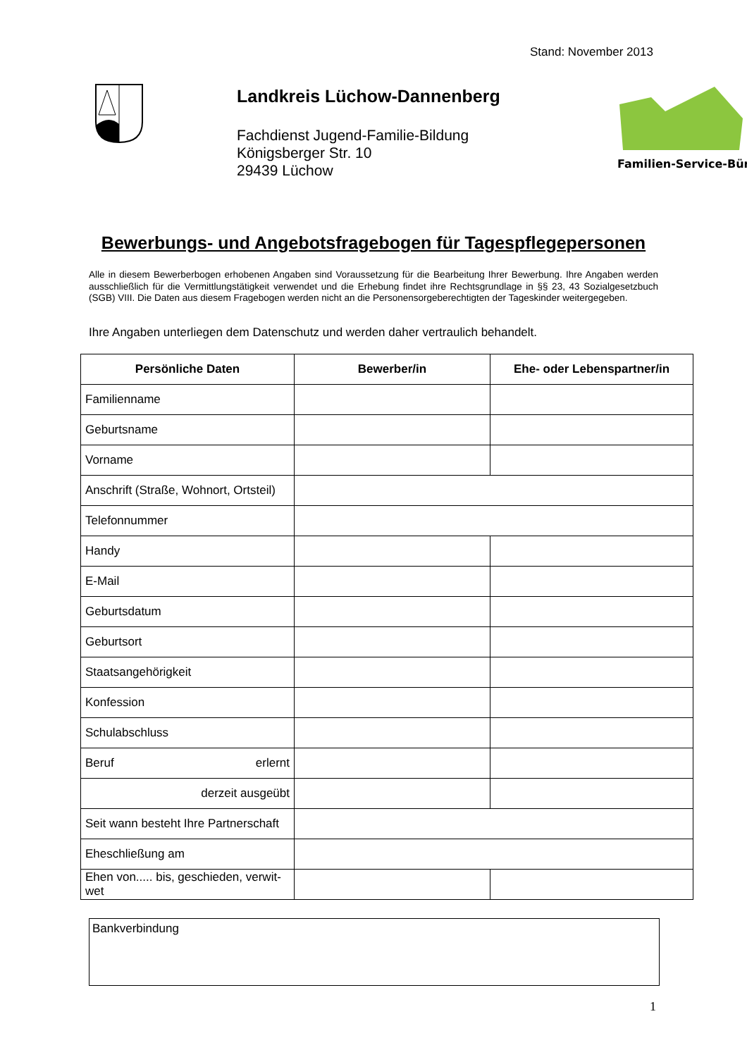Stand: November 2013
Landkreis Lüchow-Dannenberg
Fachdienst Jugend-Familie-Bildung
Königsberger Str. 10
29439 Lüchow
Familien-Service-Büro
Bewerbungs- und Angebotsfragebogen für Tagespflegepersonen
Alle in diesem Bewerberbogen erhobenen Angaben sind Voraussetzung für die Bearbeitung Ihrer Bewerbung. Ihre Angaben werden ausschließlich für die Vermittlungstätigkeit verwendet und die Erhebung findet ihre Rechtsgrundlage in §§ 23, 43 Sozialgesetzbuch (SGB) VIII. Die Daten aus diesem Fragebogen werden nicht an die Personensorgeberechtigten der Tageskinder weitergegeben.
Ihre Angaben unterliegen dem Datenschutz und werden daher vertraulich behandelt.
| Persönliche Daten | Bewerber/in | Ehe- oder Lebenspartner/in |
| --- | --- | --- |
| Familienname | | |
| Geburtsname | | |
| Vorname | | |
| Anschrift (Straße, Wohnort, Ortsteil) | | |
| Telefonnummer | | |
| Handy | | |
| E-Mail | | |
| Geburtsdatum | | |
| Geburtsort | | |
| Staatsangehörigkeit | | |
| Konfession | | |
| Schulabschluss | | |
| Beruf erlernt | | |
| derzeit ausgeübt | | |
| Seit wann besteht Ihre Partnerschaft | | |
| Eheschließung am | | |
| Ehen von..... bis, geschieden, verwit-wet | | |
Bankverbindung
1